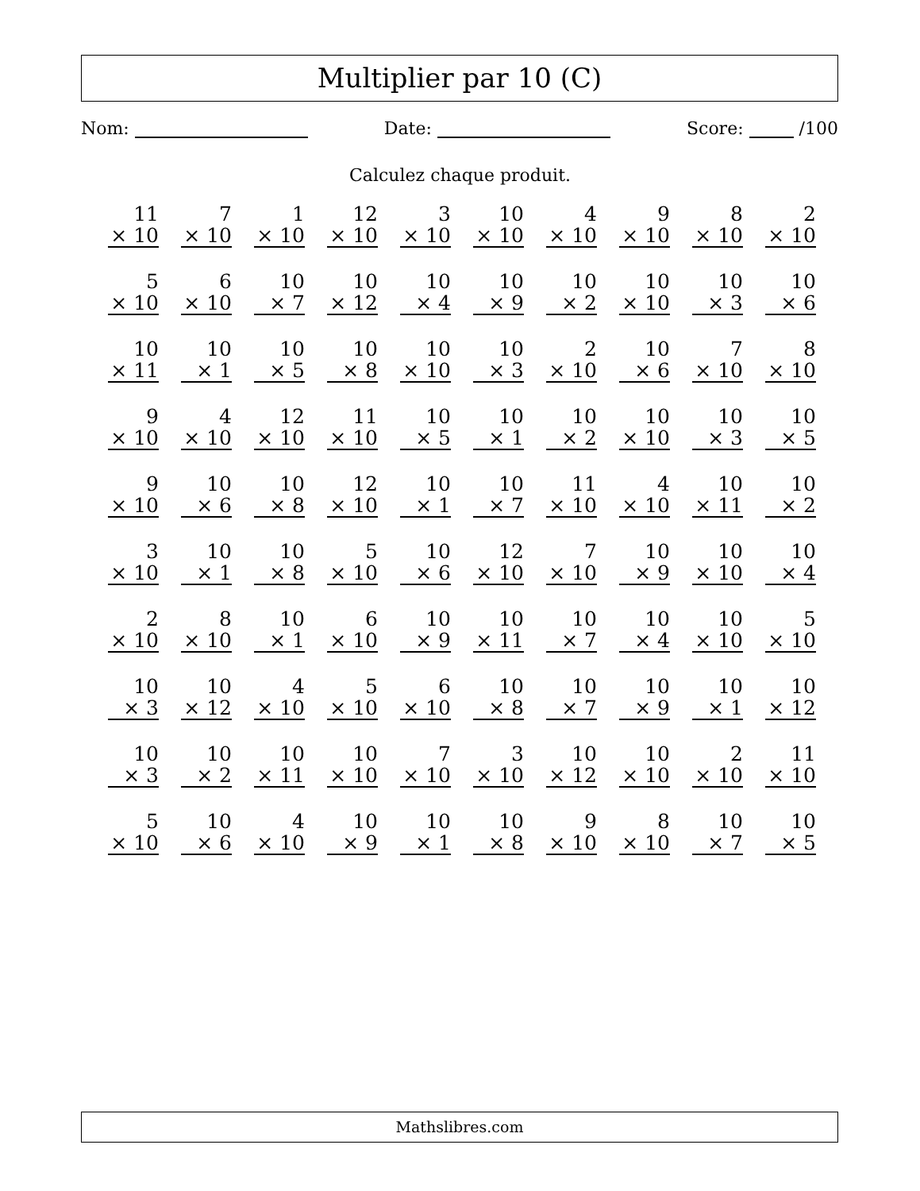Multiplier par 10 (C)
Nom: Date: Score: /100
Calculez chaque produit.
| 11 × 10 | 7 × 10 | 1 × 10 | 12 × 10 | 3 × 10 | 10 × 10 | 4 × 10 | 9 × 10 | 8 × 10 | 2 × 10 |
| 5 × 10 | 6 × 10 | 10 × 7 | 10 × 12 | 10 × 4 | 10 × 9 | 10 × 2 | 10 × 10 | 10 × 3 | 10 × 6 |
| 10 × 11 | 10 × 1 | 10 × 5 | 10 × 8 | 10 × 10 | 10 × 3 | 2 × 10 | 10 × 6 | 7 × 10 | 8 × 10 |
| 9 × 10 | 4 × 10 | 12 × 10 | 11 × 10 | 10 × 5 | 10 × 1 | 10 × 2 | 10 × 10 | 10 × 3 | 10 × 5 |
| 9 × 10 | 10 × 6 | 10 × 8 | 12 × 10 | 10 × 1 | 10 × 7 | 11 × 10 | 4 × 10 | 10 × 11 | 10 × 2 |
| 3 × 10 | 10 × 1 | 10 × 8 | 5 × 10 | 10 × 6 | 12 × 10 | 7 × 10 | 10 × 9 | 10 × 10 | 10 × 4 |
| 2 × 10 | 8 × 10 | 10 × 1 | 6 × 10 | 10 × 9 | 10 × 11 | 10 × 7 | 10 × 4 | 10 × 10 | 5 × 10 |
| 10 × 3 | 10 × 12 | 4 × 10 | 5 × 10 | 6 × 10 | 10 × 8 | 10 × 7 | 10 × 9 | 10 × 1 | 10 × 12 |
| 10 × 3 | 10 × 2 | 10 × 11 | 10 × 10 | 7 × 10 | 3 × 10 | 10 × 12 | 10 × 10 | 2 × 10 | 11 × 10 |
| 5 × 10 | 10 × 6 | 4 × 10 | 10 × 9 | 10 × 1 | 10 × 8 | 9 × 10 | 8 × 10 | 10 × 7 | 10 × 5 |
Mathslibres.com